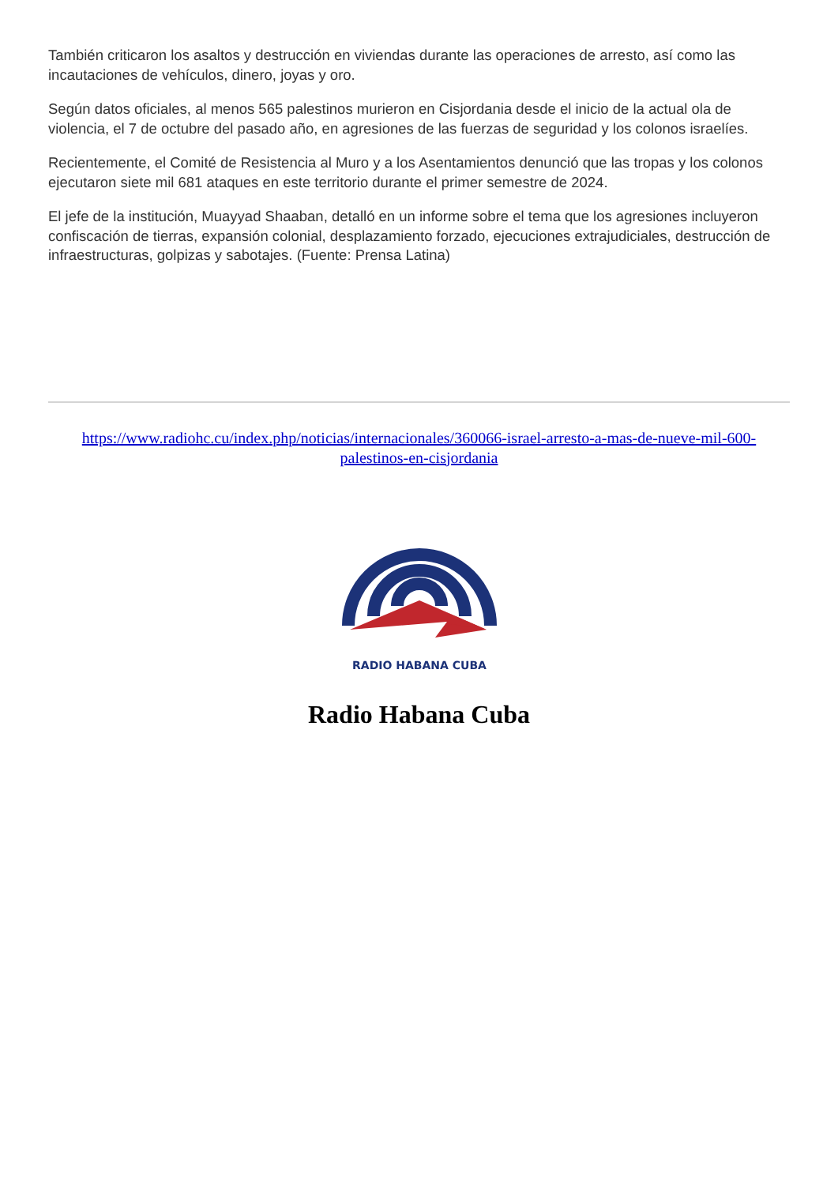También criticaron los asaltos y destrucción en viviendas durante las operaciones de arresto, así como las incautaciones de vehículos, dinero, joyas y oro.
Según datos oficiales, al menos 565 palestinos murieron en Cisjordania desde el inicio de la actual ola de violencia, el 7 de octubre del pasado año, en agresiones de las fuerzas de seguridad y los colonos israelíes.
Recientemente, el Comité de Resistencia al Muro y a los Asentamientos denunció que las tropas y los colonos ejecutaron siete mil 681 ataques en este territorio durante el primer semestre de 2024.
El jefe de la institución, Muayyad Shaaban, detalló en un informe sobre el tema que los agresiones incluyeron confiscación de tierras, expansión colonial, desplazamiento forzado, ejecuciones extrajudiciales, destrucción de infraestructuras, golpizas y sabotajes. (Fuente: Prensa Latina)
https://www.radiohc.cu/index.php/noticias/internacionales/360066-israel-arresto-a-mas-de-nueve-mil-600-palestinos-en-cisjordania
RADIO HABANA CUBA
Radio Habana Cuba